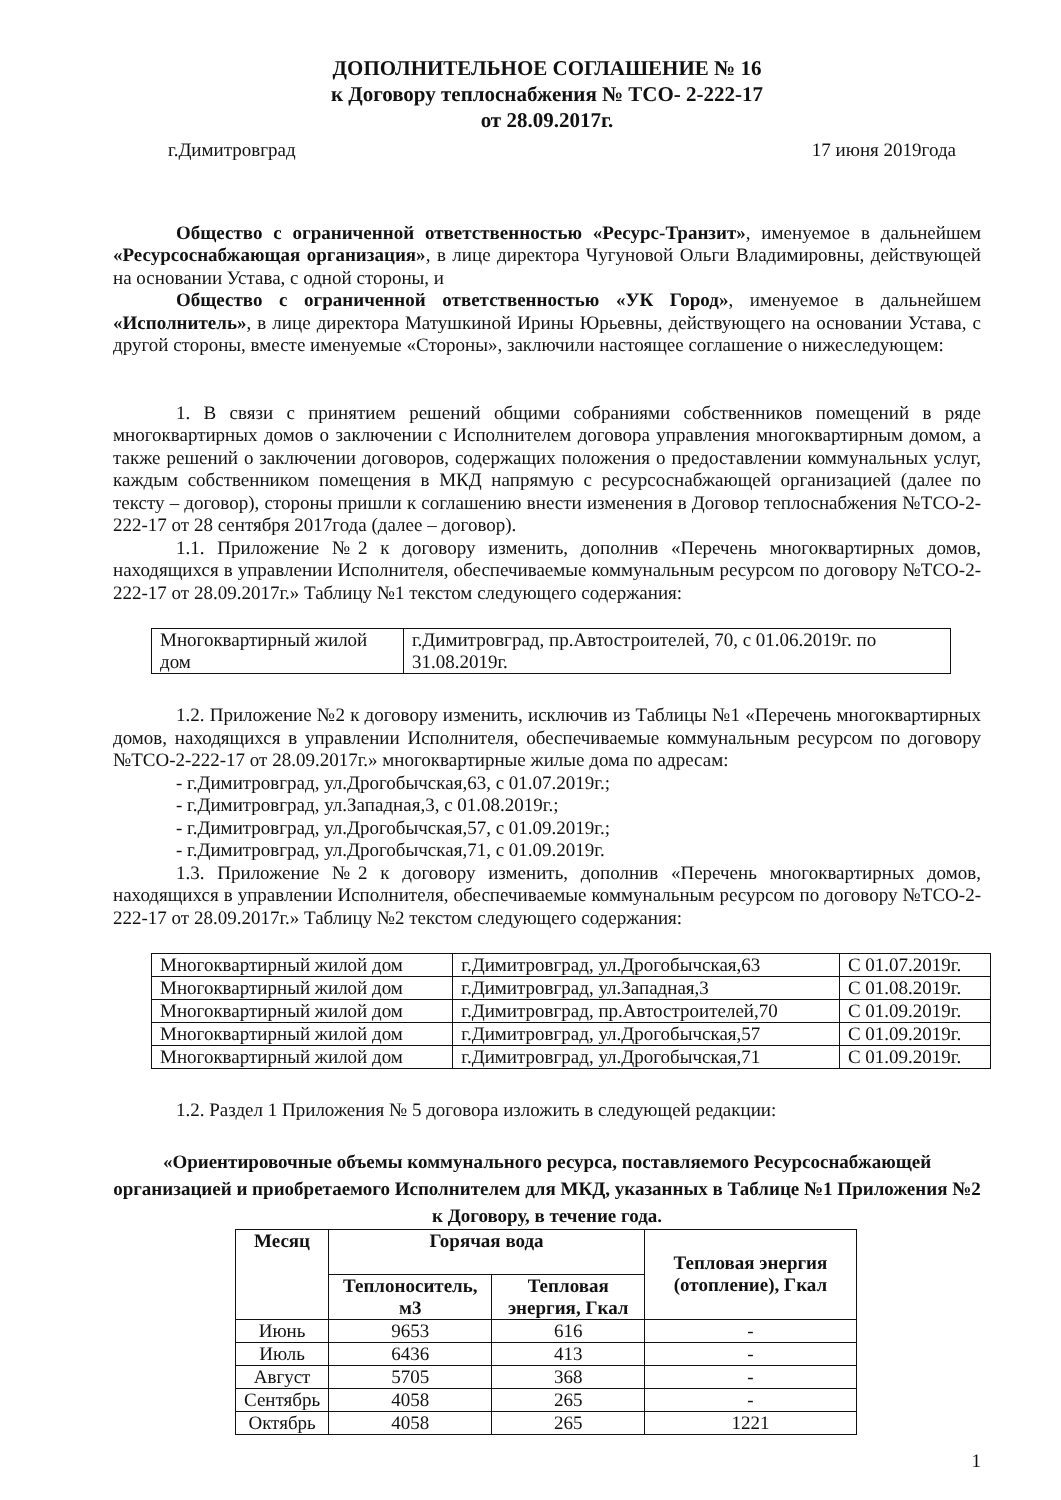ДОПОЛНИТЕЛЬНОЕ СОГЛАШЕНИЕ № 16
к Договору теплоснабжения № ТСО- 2-222-17
от 28.09.2017г.
г.Димитровград 17 июня 2019года
Общество с ограниченной ответственностью «Ресурс-Транзит», именуемое в дальнейшем «Ресурсоснабжающая организация», в лице директора Чугуновой Ольги Владимировны, действующей на основании Устава, с одной стороны, и
Общество с ограниченной ответственностью «УК Город», именуемое в дальнейшем «Исполнитель», в лице директора Матушкиной Ирины Юрьевны, действующего на основании Устава, с другой стороны, вместе именуемые «Стороны», заключили настоящее соглашение о нижеследующем:
1. В связи с принятием решений общими собраниями собственников помещений в ряде многоквартирных домов о заключении с Исполнителем договора управления многоквартирным домом, а также решений о заключении договоров, содержащих положения о предоставлении коммунальных услуг, каждым собственником помещения в МКД напрямую с ресурсоснабжающей организацией (далее по тексту – договор), стороны пришли к соглашению внести изменения в Договор теплоснабжения №ТСО-2-222-17 от 28 сентября 2017года (далее – договор).
1.1. Приложение №2 к договору изменить, дополнив «Перечень многоквартирных домов, находящихся в управлении Исполнителя, обеспечиваемые коммунальным ресурсом по договору №ТСО-2-222-17 от 28.09.2017г.» Таблицу №1 текстом следующего содержания:
| Многоквартирный жилой дом | г.Димитровград, пр.Автостроителей, 70, с 01.06.2019г. по 31.08.2019г. |
1.2. Приложение №2 к договору изменить, исключив из Таблицы №1 «Перечень многоквартирных домов, находящихся в управлении Исполнителя, обеспечиваемые коммунальным ресурсом по договору №ТСО-2-222-17 от 28.09.2017г.» многоквартирные жилые дома по адресам:
- г.Димитровград, ул.Дрогобычская,63, с 01.07.2019г.;
- г.Димитровград, ул.Западная,3, с 01.08.2019г.;
- г.Димитровград, ул.Дрогобычская,57, с 01.09.2019г.;
- г.Димитровград, ул.Дрогобычская,71, с 01.09.2019г.
1.3. Приложение №2 к договору изменить, дополнив «Перечень многоквартирных домов, находящихся в управлении Исполнителя, обеспечиваемые коммунальным ресурсом по договору №ТСО-2-222-17 от 28.09.2017г.» Таблицу №2 текстом следующего содержания:
| Многоквартирный жилой дом | г.Димитровград, ул.Дрогобычская,63 | С 01.07.2019г. |
| Многоквартирный жилой дом | г.Димитровград, ул.Западная,3 | С 01.08.2019г. |
| Многоквартирный жилой дом | г.Димитровград, пр.Автостроителей,70 | С 01.09.2019г. |
| Многоквартирный жилой дом | г.Димитровград, ул.Дрогобычская,57 | С 01.09.2019г. |
| Многоквартирный жилой дом | г.Димитровград, ул.Дрогобычская,71 | С 01.09.2019г. |
1.2. Раздел 1 Приложения № 5 договора изложить в следующей редакции:
«Ориентировочные объемы коммунального ресурса, поставляемого Ресурсоснабжающей организацией и приобретаемого Исполнителем для МКД, указанных в Таблице №1 Приложения №2 к Договору, в течение года.
| Месяц | Горячая вода | | Тепловая энергия (отопление), Гкал |
| --- | --- | --- | --- |
| | Теплоноситель, м3 | Тепловая энергия, Гкал | |
| Июнь | 9653 | 616 | - |
| Июль | 6436 | 413 | - |
| Август | 5705 | 368 | - |
| Сентябрь | 4058 | 265 | - |
| Октябрь | 4058 | 265 | 1221 |
1